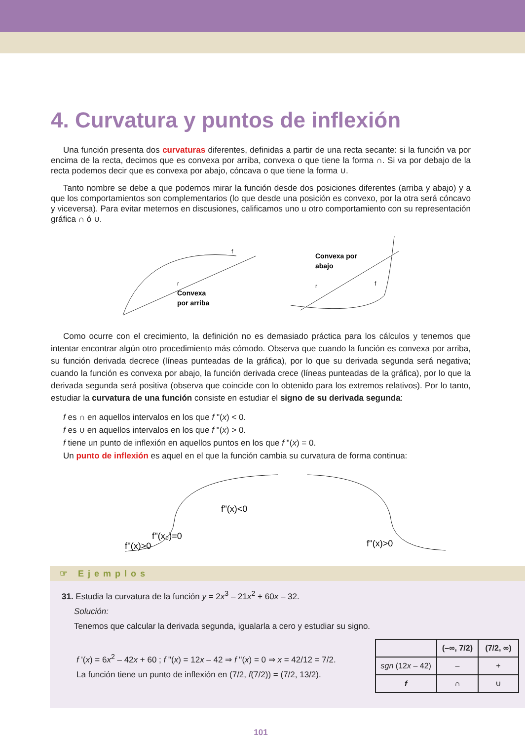4. Curvatura y puntos de inflexión
Una función presenta dos curvaturas diferentes, definidas a partir de una recta secante: si la función va por encima de la recta, decimos que es convexa por arriba, convexa o que tiene la forma ∩. Si va por debajo de la recta podemos decir que es convexa por abajo, cóncava o que tiene la forma ∪.
Tanto nombre se debe a que podemos mirar la función desde dos posiciones diferentes (arriba y abajo) y a que los comportamientos son complementarios (lo que desde una posición es convexo, por la otra será cóncavo y viceversa). Para evitar meternos en discusiones, calificamos uno u otro comportamiento con su representación gráfica ∩ ó ∪.
r
f
Convexa
por arriba
Convexa por
abajo
r
f
Como ocurre con el crecimiento, la definición no es demasiado práctica para los cálculos y tenemos que intentar encontrar algún otro procedimiento más cómodo. Observa que cuando la función es convexa por arriba, su función derivada decrece (líneas punteadas de la gráfica), por lo que su derivada segunda será negativa; cuando la función es convexa por abajo, la función derivada crece (líneas punteadas de la gráfica), por lo que la derivada segunda será positiva (observa que coincide con lo obtenido para los extremos relativos). Por lo tanto, estudiar la curvatura de una función consiste en estudiar el signo de su derivada segunda:
f es ∩ en aquellos intervalos en los que f "(x) < 0.
f es ∪ en aquellos intervalos en los que f "(x) > 0.
f tiene un punto de inflexión en aquellos puntos en los que f "(x) = 0.
Un punto de inflexión es aquel en el que la función cambia su curvatura de forma continua:
f''(x)<0
f''(x₀)=0
f''(x)>0
f''(x)>0
☞ Ejemplos
31. Estudia la curvatura de la función y = 2x<sup>3</sup> – 21x<sup>2</sup> + 60x – 32.
Solución:
Tenemos que calcular la derivada segunda, igualarla a cero y estudiar su signo.
f '(x) = 6x<sup>2</sup> – 42x + 60 ; f "(x) = 12x – 42 ⇒ f "(x) = 0 ⇒ x = 42/12 = 7/2.
La función tiene un punto de inflexión en (7/2, f(7/2)) = (7/2, 13/2).
| | (–∞, 7/2) | (7/2, ∞) |
| --- | --- | --- |
| sgn (12 x – 42) | – | + |
| f | ∩ | ∪ |
101